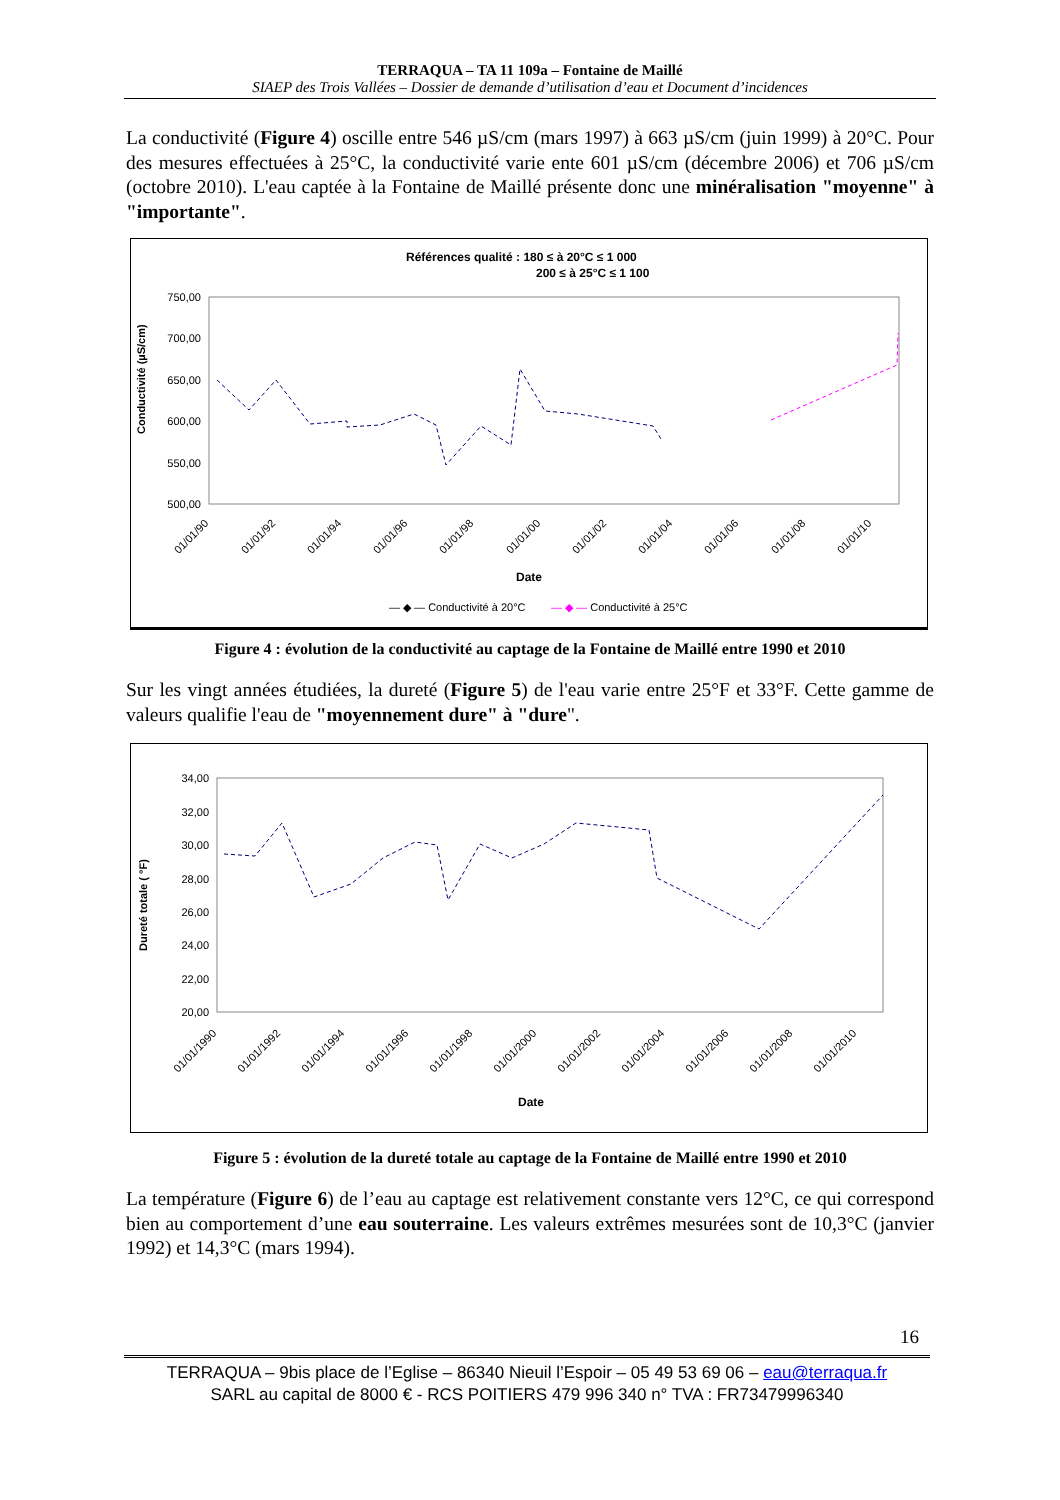TERRAQUA – TA 11 109a – Fontaine de Maillé
SIAEP des Trois Vallées – Dossier de demande d’utilisation d’eau et Document d’incidences
La conductivité (Figure 4) oscille entre 546 µS/cm (mars 1997) à 663 µS/cm (juin 1999) à 20°C. Pour des mesures effectuées à 25°C, la conductivité varie ente 601 µS/cm (décembre 2006) et 706 µS/cm (octobre 2010). L'eau captée à la Fontaine de Maillé présente donc une minéralisation "moyenne" à "importante".
Références qualité : 180 ≤ à 20°C ≤ 1 000
200 ≤ à 25°C ≤ 1 100
750,00
700,00
650,00
600,00
550,00
500,00
Conductivité (µS/cm)
Date
01/01/90
01/01/92
01/01/94
01/01/96
01/01/98
01/01/00
01/01/02
01/01/04
01/01/06
01/01/08
01/01/10
— ◆ — Conductivité à 20°C
— ◆ — Conductivité à 25°C
Figure 4 : évolution de la conductivité au captage de la Fontaine de Maillé entre 1990 et 2010
Sur les vingt années étudiées, la dureté (Figure 5) de l'eau varie entre 25°F et 33°F. Cette gamme de valeurs qualifie l'eau de "moyennement dure" à "dure".
34,00
32,00
30,00
28,00
26,00
24,00
22,00
20,00
Dureté totale ( °F)
Date
01/01/1990
01/01/1992
01/01/1994
01/01/1996
01/01/1998
01/01/2000
01/01/2002
01/01/2004
01/01/2006
01/01/2008
01/01/2010
Figure 5 : évolution de la dureté totale au captage de la Fontaine de Maillé entre 1990 et 2010
La température (Figure 6) de l’eau au captage est relativement constante vers 12°C, ce qui correspond bien au comportement d’une eau souterraine. Les valeurs extrêmes mesurées sont de 10,3°C (janvier 1992) et 14,3°C (mars 1994).
16
TERRAQUA – 9bis place de l’Eglise – 86340 Nieuil l’Espoir – 05 49 53 69 06 – eau@terraqua.fr
SARL au capital de 8000 € - RCS POITIERS 479 996 340 n° TVA : FR73479996340